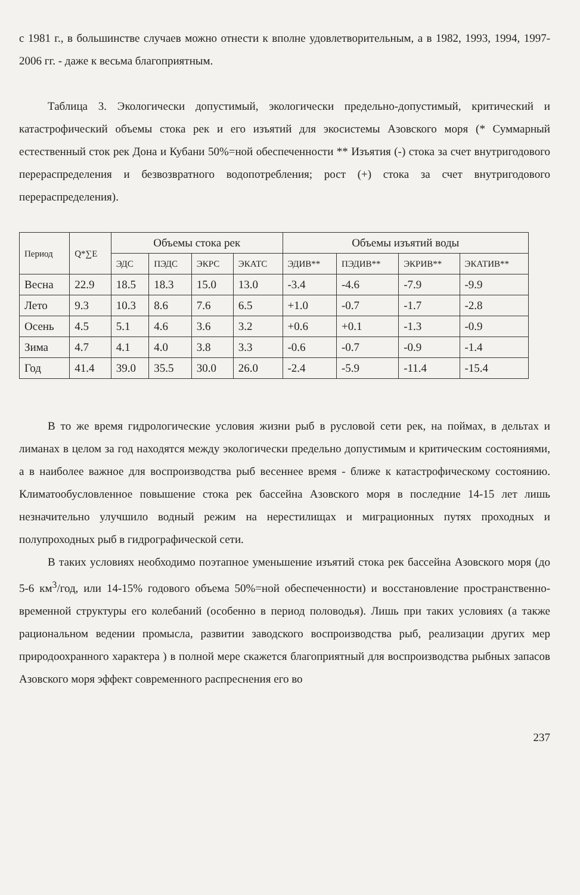с 1981 г., в большинстве случаев можно отнести к вполне удовлетворительным, а в 1982, 1993, 1994, 1997-2006 гг. - даже к весьма благоприятным.
Таблица 3. Экологически допустимый, экологически предельно-допустимый, критический и катастрофический объемы стока рек и его изъятий для экосистемы Азовского моря (* Суммарный естественный сток рек Дона и Кубани 50%=ной обеспеченности ** Изъятия (-) стока за счет внутригодового перераспределения и безвозвратного водопотребления; рост (+) стока за счет внутригодового перераспределения).
| Период | Q*∑E | Объемы стока рек | | | | Объемы изъятий воды | | | |
| --- | --- | --- | --- | --- | --- | --- | --- | --- | --- |
| | | ЭДС | ПЭДС | ЭКРС | ЭКАТС | ЭДИВ** | ПЭДИВ** | ЭКРИВ** | ЭКАТИВ** |
| Весна | 22.9 | 18.5 | 18.3 | 15.0 | 13.0 | -3.4 | -4.6 | -7.9 | -9.9 |
| Лето | 9.3 | 10.3 | 8.6 | 7.6 | 6.5 | +1.0 | -0.7 | -1.7 | -2.8 |
| Осень | 4.5 | 5.1 | 4.6 | 3.6 | 3.2 | +0.6 | +0.1 | -1.3 | -0.9 |
| Зима | 4.7 | 4.1 | 4.0 | 3.8 | 3.3 | -0.6 | -0.7 | -0.9 | -1.4 |
| Год | 41.4 | 39.0 | 35.5 | 30.0 | 26.0 | -2.4 | -5.9 | -11.4 | -15.4 |
В то же время гидрологические условия жизни рыб в русловой сети рек, на поймах, в дельтах и лиманах в целом за год находятся между экологически предельно допустимым и критическим состояниями, а в наиболее важное для воспроизводства рыб весеннее время - ближе к катастрофическому состоянию. Климатообусловленное повышение стока рек бассейна Азовского моря в последние 14-15 лет лишь незначительно улучшило водный режим на нерестилищах и миграционных путях проходных и полупроходных рыб в гидрографической сети.
В таких условиях необходимо поэтапное уменьшение изъятий стока рек бассейна Азовского моря (до 5-6 км<sup>3</sup>/год, или 14-15% годового объема 50%=ной обеспеченности) и восстановление пространственно-временной структуры его колебаний (особенно в период половодья). Лишь при таких условиях (а также рациональном ведении промысла, развитии заводского воспроизводства рыб, реализации других мер природоохранного характера ) в полной мере скажется благоприятный для воспроизводства рыбных запасов Азовского моря эффект современного распреснения его во
237